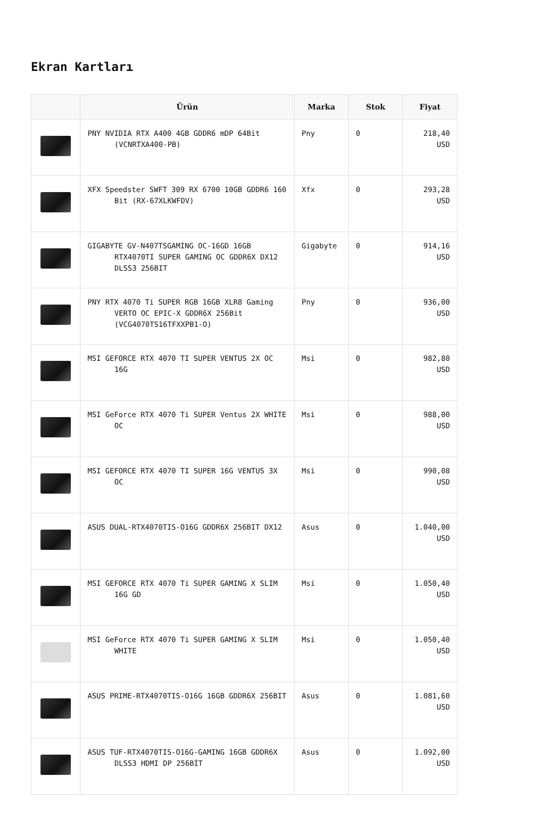Ekran Kartları
| | Ürün | Marka | Stok | Fiyat |
| --- | --- | --- | --- | --- |
| | PNY NVIDIA RTX A400 4GB GDDR6 mDP 64Bit (VCNRTXA400-PB) | Pny | 0 | 218,40 USD |
| | XFX Speedster SWFT 309 RX 6700 10GB GDDR6 160 Bit (RX-67XLKWFDV) | Xfx | 0 | 293,28 USD |
| | GIGABYTE GV-N407TSGAMING OC-16GD 16GB RTX4070TI SUPER GAMING OC GDDR6X DX12 DLSS3 256BIT | Gigabyte | 0 | 914,16 USD |
| | PNY RTX 4070 Ti SUPER RGB 16GB XLR8 Gaming VERTO OC EPIC-X GDDR6X 256Bit (VCG4070TS16TFXXPB1-O) | Pny | 0 | 936,00 USD |
| | MSI GEFORCE RTX 4070 TI SUPER VENTUS 2X OC 16G | Msi | 0 | 982,80 USD |
| | MSI GeForce RTX 4070 Ti SUPER Ventus 2X WHITE OC | Msi | 0 | 988,00 USD |
| | MSI GEFORCE RTX 4070 TI SUPER 16G VENTUS 3X OC | Msi | 0 | 990,08 USD |
| | ASUS DUAL-RTX4070TIS-O16G GDDR6X 256BIT DX12 | Asus | 0 | 1.040,00 USD |
| | MSI GEFORCE RTX 4070 Ti SUPER GAMING X SLIM 16G GD | Msi | 0 | 1.050,40 USD |
| | MSI GeForce RTX 4070 Ti SUPER GAMING X SLIM WHITE | Msi | 0 | 1.050,40 USD |
| | ASUS PRIME-RTX4070TIS-O16G 16GB GDDR6X 256BIT | Asus | 0 | 1.081,60 USD |
| | ASUS TUF-RTX4070TIS-O16G-GAMING 16GB GDDR6X DLSS3 HDMI DP 256BİT | Asus | 0 | 1.092,00 USD |